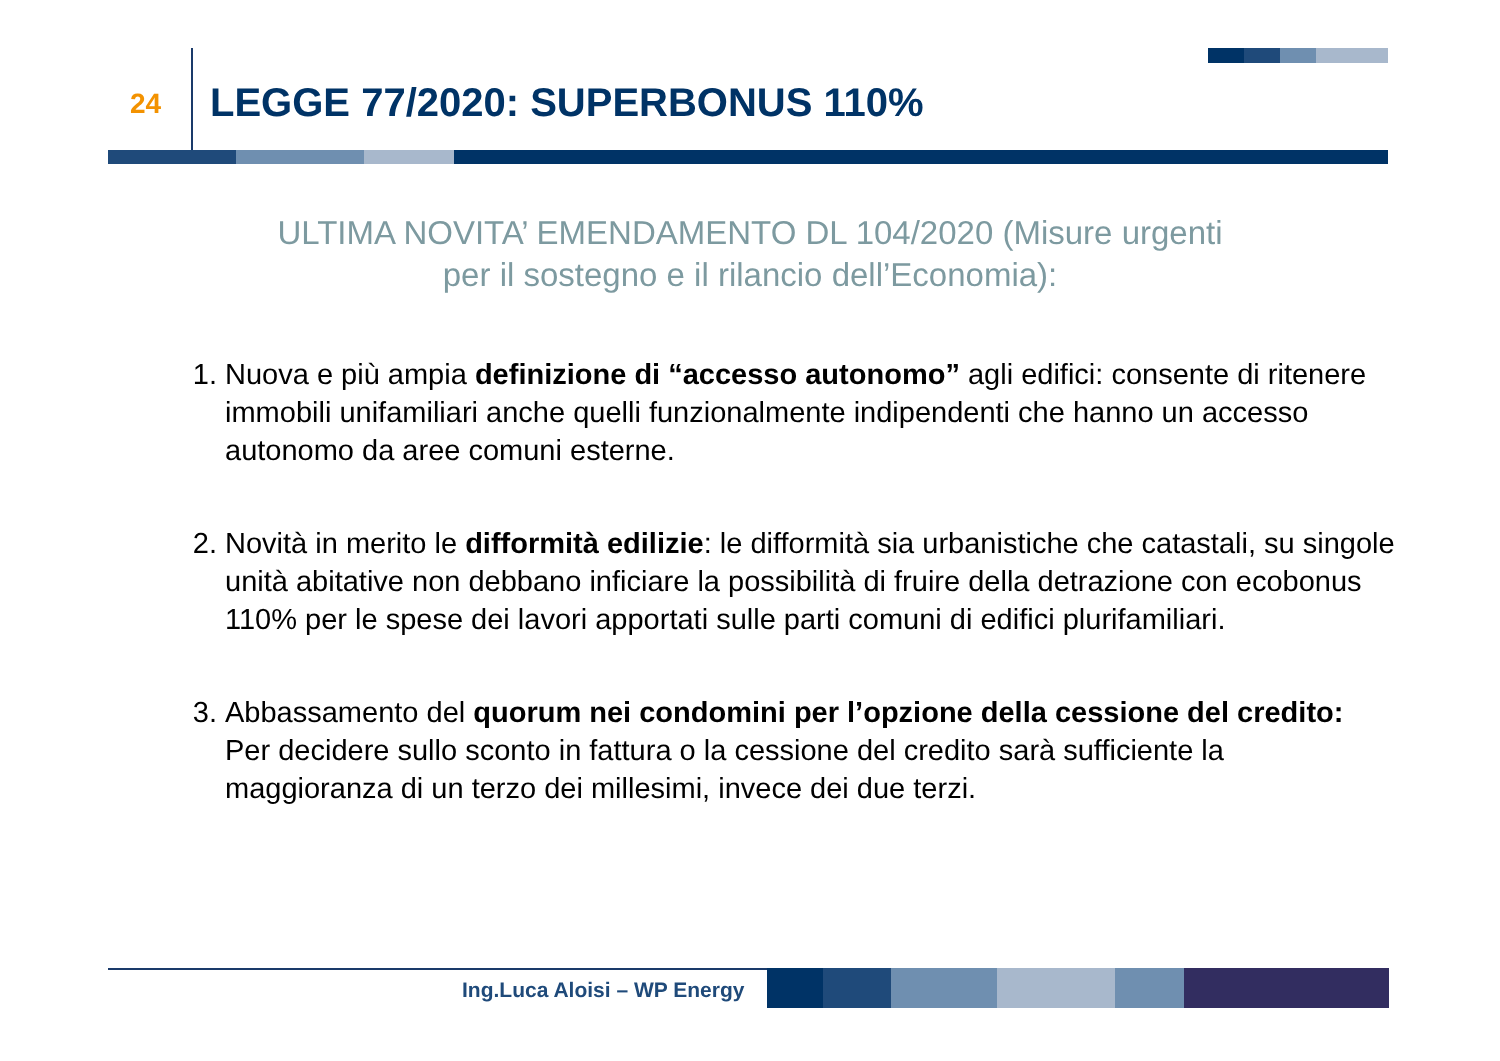24 LEGGE 77/2020: SUPERBONUS 110%
ULTIMA NOVITA’ EMENDAMENTO DL 104/2020 (Misure urgenti
per il sostegno e il rilancio dell’Economia):
1. Nuova e più ampia definizione di “accesso autonomo” agli edifici: consente di ritenere immobili unifamiliari anche quelli funzionalmente indipendenti che hanno un accesso autonomo da aree comuni esterne.
2. Novità in merito le difformità edilizie: le difformità sia urbanistiche che catastali, su singole unità abitative non debbano inficiare la possibilità di fruire della detrazione con ecobonus 110% per le spese dei lavori apportati sulle parti comuni di edifici plurifamiliari.
3. Abbassamento del quorum nei condomini per l’opzione della cessione del credito:
Per decidere sullo sconto in fattura o la cessione del credito sarà sufficiente la maggioranza di un terzo dei millesimi, invece dei due terzi.
Ing.Luca Aloisi – WP Energy